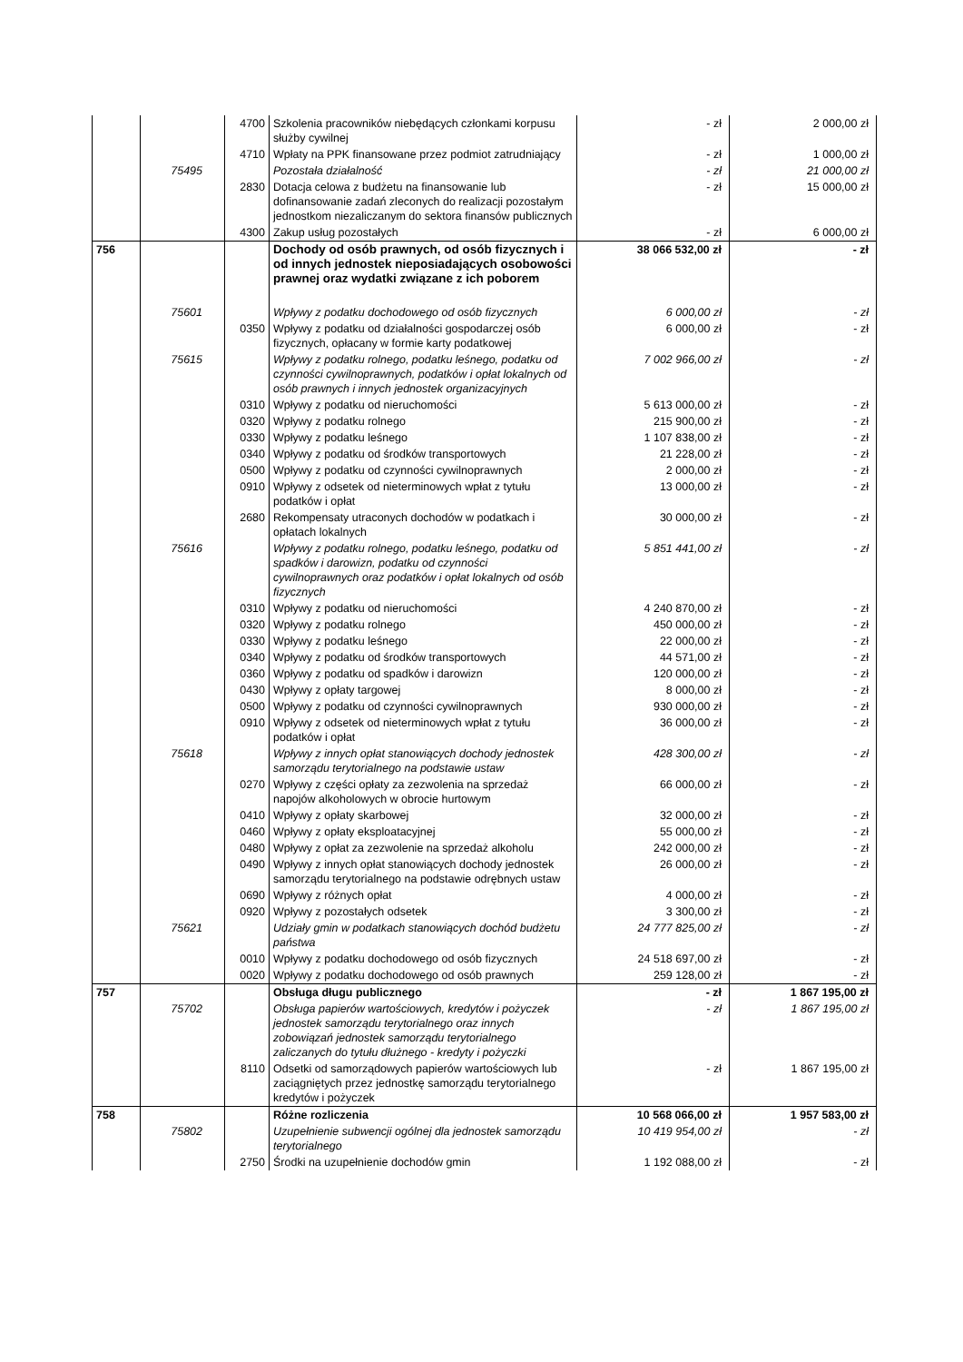| | | 4700 | Szkolenia pracowników niebędących członkami korpusu służby cywilnej | - zł | 2 000,00 zł |
| | | 4710 | Wpłaty na PPK finansowane przez podmiot zatrudniający | - zł | 1 000,00 zł |
| | 75495 | | Pozostała działalność | - zł | 21 000,00 zł |
| | | 2830 | Dotacja celowa z budżetu na finansowanie lub dofinansowanie zadań zleconych do realizacji pozostałym jednostkom niezaliczanym do sektora finansów publicznych | - zł | 15 000,00 zł |
| | | 4300 | Zakup usług pozostałych | - zł | 6 000,00 zł |
| 756 | | | Dochody od osób prawnych, od osób fizycznych i od innych jednostek nieposiadających osobowości prawnej oraz wydatki związane z ich poborem | 38 066 532,00 zł | - zł |
| | 75601 | | Wpływy z podatku dochodowego od osób fizycznych | 6 000,00 zł | - zł |
| | | 0350 | Wpływy z podatku od działalności gospodarczej osób fizycznych, opłacany w formie karty podatkowej | 6 000,00 zł | - zł |
| | 75615 | | Wpływy z podatku rolnego, podatku leśnego, podatku od czynności cywilnoprawnych, podatków i opłat lokalnych od osób prawnych i innych jednostek organizacyjnych | 7 002 966,00 zł | - zł |
| | | 0310 | Wpływy z podatku od nieruchomości | 5 613 000,00 zł | - zł |
| | | 0320 | Wpływy z podatku rolnego | 215 900,00 zł | - zł |
| | | 0330 | Wpływy z podatku leśnego | 1 107 838,00 zł | - zł |
| | | 0340 | Wpływy z podatku od środków transportowych | 21 228,00 zł | - zł |
| | | 0500 | Wpływy z podatku od czynności cywilnoprawnych | 2 000,00 zł | - zł |
| | | 0910 | Wpływy z odsetek od nieterminowych wpłat z tytułu podatków i opłat | 13 000,00 zł | - zł |
| | | 2680 | Rekompensaty utraconych dochodów w podatkach i opłatach lokalnych | 30 000,00 zł | - zł |
| | 75616 | | Wpływy z podatku rolnego, podatku leśnego, podatku od spadków i darowizn, podatku od czynności cywilnoprawnych oraz podatków i opłat lokalnych od osób fizycznych | 5 851 441,00 zł | - zł |
| | | 0310 | Wpływy z podatku od nieruchomości | 4 240 870,00 zł | - zł |
| | | 0320 | Wpływy z podatku rolnego | 450 000,00 zł | - zł |
| | | 0330 | Wpływy z podatku leśnego | 22 000,00 zł | - zł |
| | | 0340 | Wpływy z podatku od środków transportowych | 44 571,00 zł | - zł |
| | | 0360 | Wpływy z podatku od spadków i darowizn | 120 000,00 zł | - zł |
| | | 0430 | Wpływy z opłaty targowej | 8 000,00 zł | - zł |
| | | 0500 | Wpływy z podatku od czynności cywilnoprawnych | 930 000,00 zł | - zł |
| | | 0910 | Wpływy z odsetek od nieterminowych wpłat z tytułu podatków i opłat | 36 000,00 zł | - zł |
| | 75618 | | Wpływy z innych opłat stanowiących dochody jednostek samorządu terytorialnego na podstawie ustaw | 428 300,00 zł | - zł |
| | | 0270 | Wpływy z części opłaty za zezwolenia na sprzedaż napojów alkoholowych w obrocie hurtowym | 66 000,00 zł | - zł |
| | | 0410 | Wpływy z opłaty skarbowej | 32 000,00 zł | - zł |
| | | 0460 | Wpływy z opłaty eksploatacyjnej | 55 000,00 zł | - zł |
| | | 0480 | Wpływy z opłat za zezwolenie na sprzedaż alkoholu | 242 000,00 zł | - zł |
| | | 0490 | Wpływy z innych opłat stanowiących dochody jednostek samorządu terytorialnego na podstawie odrębnych ustaw | 26 000,00 zł | - zł |
| | | 0690 | Wpływy z różnych opłat | 4 000,00 zł | - zł |
| | | 0920 | Wpływy z pozostałych odsetek | 3 300,00 zł | - zł |
| | 75621 | | Udziały gmin w podatkach stanowiących dochód budżetu państwa | 24 777 825,00 zł | - zł |
| | | 0010 | Wpływy z podatku dochodowego od osób fizycznych | 24 518 697,00 zł | - zł |
| | | 0020 | Wpływy z podatku dochodowego od osób prawnych | 259 128,00 zł | - zł |
| 757 | | | Obsługa długu publicznego | - zł | 1 867 195,00 zł |
| | 75702 | | Obsługa papierów wartościowych, kredytów i pożyczek jednostek samorządu terytorialnego oraz innych zobowiązań jednostek samorządu terytorialnego zaliczanych do tytułu dłużnego - kredyty i pożyczki | - zł | 1 867 195,00 zł |
| | | 8110 | Odsetki od samorządowych papierów wartościowych lub zaciągniętych przez jednostkę samorządu terytorialnego kredytów i pożyczek | - zł | 1 867 195,00 zł |
| 758 | | | Różne rozliczenia | 10 568 066,00 zł | 1 957 583,00 zł |
| | 75802 | | Uzupełnienie subwencji ogólnej dla jednostek samorządu terytorialnego | 10 419 954,00 zł | - zł |
| | | 2750 | Środki na uzupełnienie dochodów gmin | 1 192 088,00 zł | - zł |